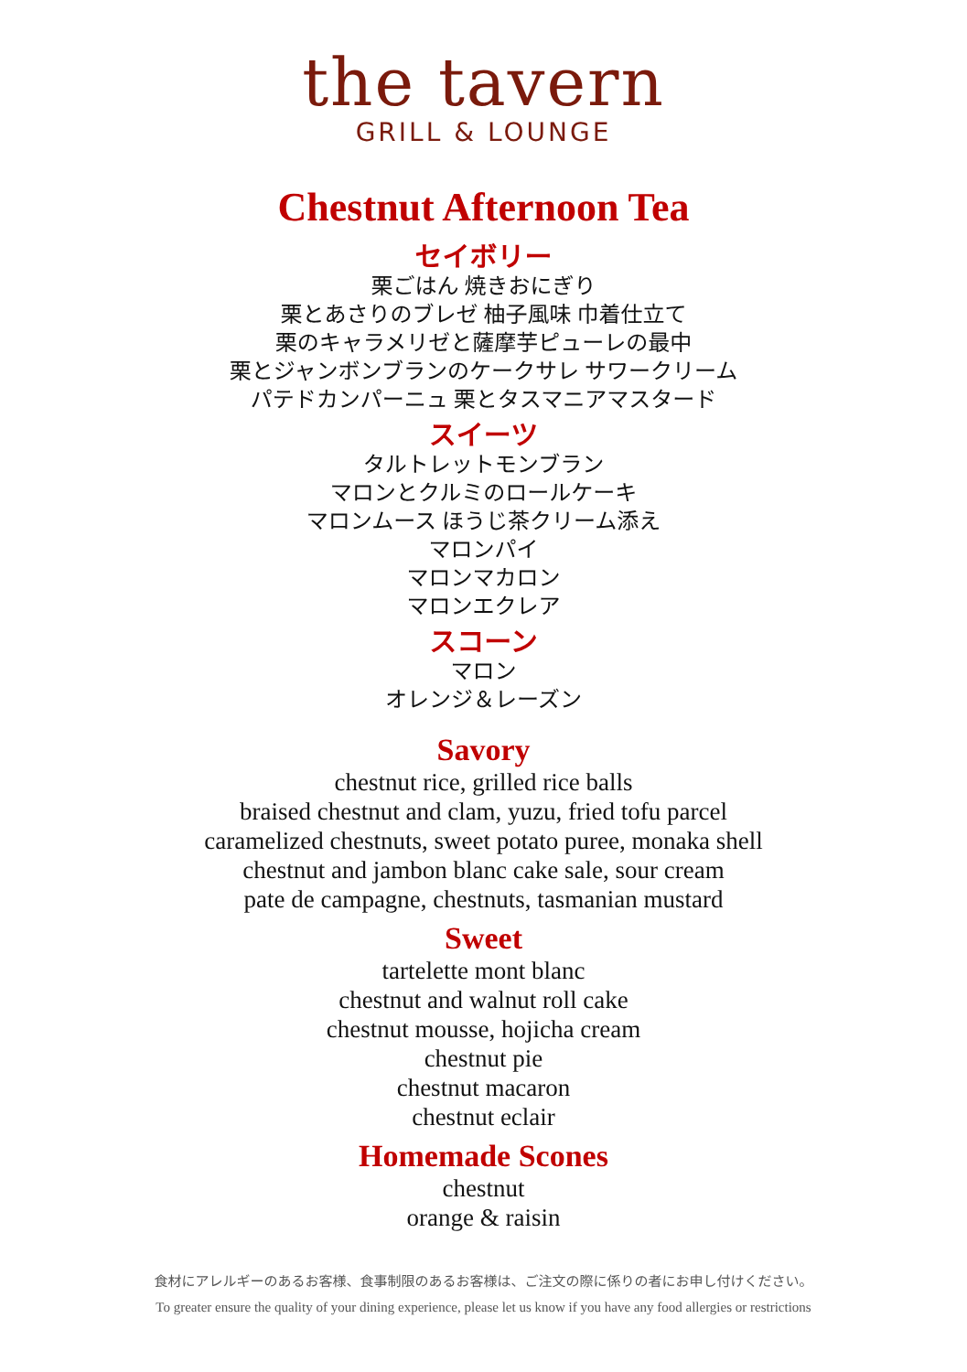the tavern
GRILL & LOUNGE
Chestnut Afternoon Tea
セイボリー
栗ごはん 焼きおにぎり
栗とあさりのブレゼ 柚子風味 巾着仕立て
栗のキャラメリゼと薩摩芋ピューレの最中
栗とジャンボンブランのケークサレ サワークリーム
パテドカンパーニュ 栗とタスマニアマスタード
スイーツ
タルトレットモンブラン
マロンとクルミのロールケーキ
マロンムース ほうじ茶クリーム添え
マロンパイ
マロンマカロン
マロンエクレア
スコーン
マロン
オレンジ＆レーズン
Savory
chestnut rice, grilled rice balls
braised chestnut and clam, yuzu, fried tofu parcel
caramelized chestnuts, sweet potato puree, monaka shell
chestnut and jambon blanc cake sale, sour cream
pate de campagne, chestnuts, tasmanian mustard
Sweet
tartelette mont blanc
chestnut and walnut roll cake
chestnut mousse, hojicha cream
chestnut pie
chestnut macaron
chestnut eclair
Homemade Scones
chestnut
orange & raisin
食材にアレルギーのあるお客様、食事制限のあるお客様は、ご注文の際に係りの者にお申し付けください。
To greater ensure the quality of your dining experience, please let us know if you have any food allergies or restrictions